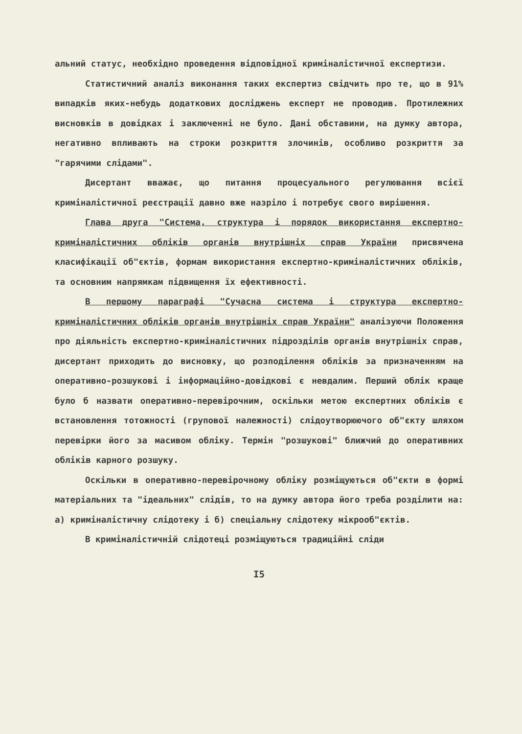альний статус, необхідно проведення відповідної криміналістичної експертизи.
Статистичний аналіз виконання таких експертиз свідчить про те, що в 91% випадків яких-небудь додаткових досліджень експерт не проводив. Протилежних висновків в довідках і заключенні не було. Дані обставини, на думку автора, негативно впливають на строки розкриття злочинів, особливо розкриття за "гарячими слідами".
Дисертант вважає, що питання процесуального регулювання всієї криміналістичної реєстрації давно вже назріло і потребує свого вирішення.
Глава друга "Система, структура і порядок використання експертно-криміналістичних обліків органів внутрішніх справ України присвячена класифікації об"єктів, формам використання експертно-криміналістичних обліків, та основним напрямкам підвищення їх ефективності.
В першому параграфі "Сучасна система і структура експертно-криміналістичних обліків органів внутрішніх справ України" аналізуючи Положення про діяльність експертно-криміналістичних підрозділів органів внутрішніх справ, дисертант приходить до висновку, що розподілення обліків за призначенням на оперативно-розшукові і інформаційно-довідкові є невдалим. Перший облік краще було б назвати оперативно-перевірочним, оскільки метою експертних обліків є встановлення тотожності (групової належності) слідоутворюючого об"єкту шляхом перевірки його за масивом обліку. Термін "розшукові" ближчий до оперативних обліків карного розшуку.
Оскільки в оперативно-перевірочному обліку розміщуються об"єкти в формі матеріальних та "ідеальних" слідів, то на думку автора його треба розділити на: а) криміналістичну слідотеку і б) спеціальну слідотеку мікрооб"єктів.
В криміналістичній слідотеці розміщуються традиційні сліди
I5